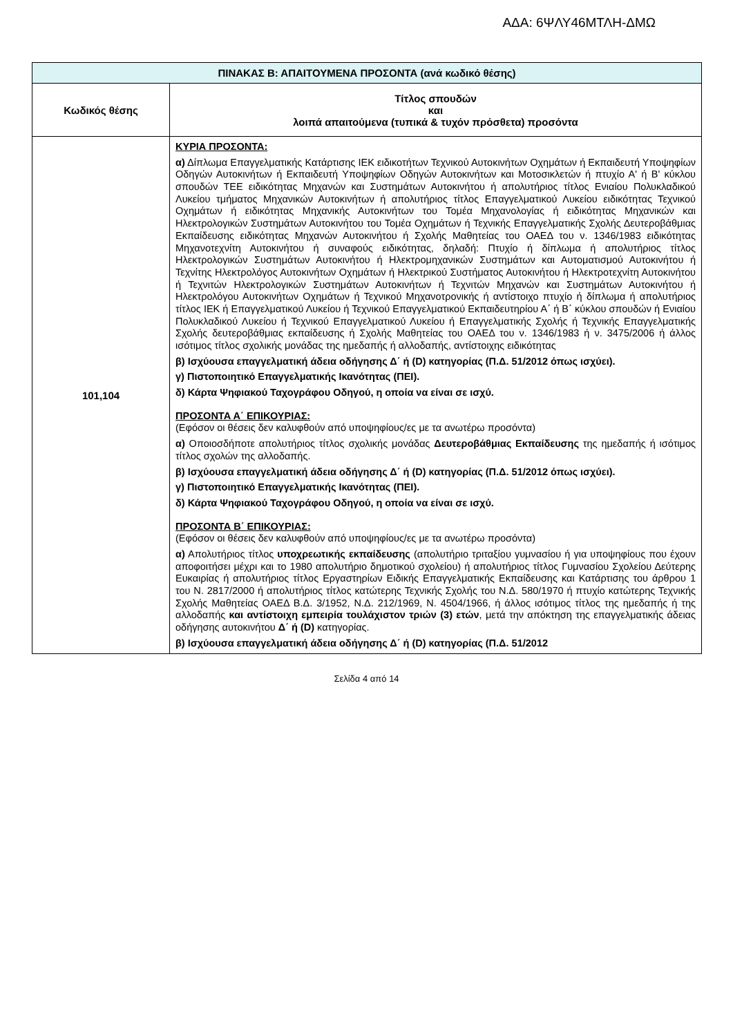ΑΔΑ: 6ΨΛΥ46ΜΤΛΗ-ΔΜΩ
| ΠΙΝΑΚΑΣ Β: ΑΠΑΙΤΟΥΜΕΝΑ ΠΡΟΣΟΝΤΑ (ανά κωδικό θέσης) | |
| --- | --- |
| Κωδικός θέσης | Τίτλος σπουδών και λοιπά απαιτούμενα (τυπικά & τυχόν πρόσθετα) προσόντα |
| 101,104 | ΚΥΡΙΑ ΠΡΟΣΟΝΤΑ: α) Δίπλωμα Επαγγελματικής Κατάρτισης ΙΕΚ ειδικοτήτων Τεχνικού Αυτοκινήτων Οχημάτων ή Εκπαιδευτή Υποψηφίων Οδηγών Αυτοκινήτων ή Εκπαιδευτή Υποψηφίων Οδηγών Αυτοκινήτων και Μοτοσικλετών ή πτυχίο Α' ή Β' κύκλου σπουδών ΤΕΕ ειδικότητας Μηχανών και Συστημάτων Αυτοκινήτου ή απολυτήριος τίτλος Ενιαίου Πολυκλαδικού Λυκείου τμήματος Μηχανικών Αυτοκινήτων ή απολυτήριος τίτλος Επαγγελματικού Λυκείου ειδικότητας Τεχνικού Οχημάτων ή ειδικότητας Μηχανικής Αυτοκινήτων του Τομέα Μηχανολογίας ή ειδικότητας Μηχανικών και Ηλεκτρολογικών Συστημάτων Αυτοκινήτου του Τομέα Οχημάτων ή Τεχνικής Επαγγελματικής Σχολής Δευτεροβάθμιας Εκπαίδευσης ειδικότητας Μηχανών Αυτοκινήτου ή Σχολής Μαθητείας του ΟΑΕΔ του ν. 1346/1983 ειδικότητας Μηχανοτεχνίτη Αυτοκινήτου ή συναφούς ειδικότητας, δηλαδή: Πτυχίο ή δίπλωμα ή απολυτήριος τίτλος Ηλεκτρολογικών Συστημάτων Αυτοκινήτου ή Ηλεκτρομηχανικών Συστημάτων και Αυτοματισμού Αυτοκινήτου ή Τεχνίτης Ηλεκτρολόγος Αυτοκινήτων Οχημάτων ή Ηλεκτρικού Συστήματος Αυτοκινήτου ή Ηλεκτροτεχνίτη Αυτοκινήτου ή Τεχνιτών Ηλεκτρολογικών Συστημάτων Αυτοκινήτων ή Τεχνιτών Μηχανών και Συστημάτων Αυτοκινήτου ή Ηλεκτρολόγου Αυτοκινήτων Οχημάτων ή Τεχνικού Μηχανοτρονικής ή αντίστοιχο πτυχίο ή δίπλωμα ή απολυτήριος τίτλος ΙΕΚ ή Επαγγελματικού Λυκείου ή Τεχνικού Επαγγελματικού Εκπαιδευτηρίου Α΄ ή Β΄ κύκλου σπουδών ή Ενιαίου Πολυκλαδικού Λυκείου ή Τεχνικού Επαγγελματικού Λυκείου ή Επαγγελματικής Σχολής ή Τεχνικής Επαγγελματικής Σχολής δευτεροβάθμιας εκπαίδευσης ή Σχολής Μαθητείας του ΟΑΕΔ του ν. 1346/1983 ή ν. 3475/2006 ή άλλος ισότιμος τίτλος σχολικής μονάδας της ημεδαπής ή αλλοδαπής, αντίστοιχης ειδικότητας β) Ισχύουσα επαγγελματική άδεια οδήγησης Δ΄ ή (D) κατηγορίας (Π.Δ. 51/2012 όπως ισχύει). γ) Πιστοποιητικό Επαγγελματικής Ικανότητας (ΠΕΙ). δ) Κάρτα Ψηφιακού Ταχογράφου Οδηγού, η οποία να είναι σε ισχύ. ΠΡΟΣΟΝΤΑ Α΄ ΕΠΙΚΟΥΡΙΑΣ: (Εφόσον οι θέσεις δεν καλυφθούν από υποψηφίους/ες με τα ανωτέρω προσόντα) α) Οποιοσδήποτε απολυτήριος τίτλος σχολικής μονάδας Δευτεροβάθμιας Εκπαίδευσης της ημεδαπής ή ισότιμος τίτλος σχολών της αλλοδαπής. β) Ισχύουσα επαγγελματική άδεια οδήγησης Δ΄ ή (D) κατηγορίας (Π.Δ. 51/2012 όπως ισχύει). γ) Πιστοποιητικό Επαγγελματικής Ικανότητας (ΠΕΙ). δ) Κάρτα Ψηφιακού Ταχογράφου Οδηγού, η οποία να είναι σε ισχύ. ΠΡΟΣΟΝΤΑ Β΄ ΕΠΙΚΟΥΡΙΑΣ: (Εφόσον οι θέσεις δεν καλυφθούν από υποψηφίους/ες με τα ανωτέρω προσόντα) α) Απολυτήριος τίτλος υποχρεωτικής εκπαίδευσης (απολυτήριο τριταξίου γυμνασίου ή για υποψηφίους που έχουν αποφοιτήσει μέχρι και το 1980 απολυτήριο δημοτικού σχολείου) ή απολυτήριος τίτλος Γυμνασίου Σχολείου Δεύτερης Ευκαιρίας ή απολυτήριος τίτλος Εργαστηρίων Ειδικής Επαγγελματικής Εκπαίδευσης και Κατάρτισης του άρθρου 1 του Ν. 2817/2000 ή απολυτήριος τίτλος κατώτερης Τεχνικής Σχολής του Ν.Δ. 580/1970 ή πτυχίο κατώτερης Τεχνικής Σχολής Μαθητείας ΟΑΕΔ Β.Δ. 3/1952, Ν.Δ. 212/1969, Ν. 4504/1966, ή άλλος ισότιμος τίτλος της ημεδαπής ή της αλλοδαπής και αντίστοιχη εμπειρία τουλάχιστον τριών (3) ετών , μετά την απόκτηση της επαγγελματικής άδειας οδήγησης αυτοκινήτου Δ΄ ή (D) κατηγορίας. β) Ισχύουσα επαγγελματική άδεια οδήγησης Δ΄ ή (D) κατηγορίας (Π.Δ. 51/2012 |
Σελίδα 4 από 14